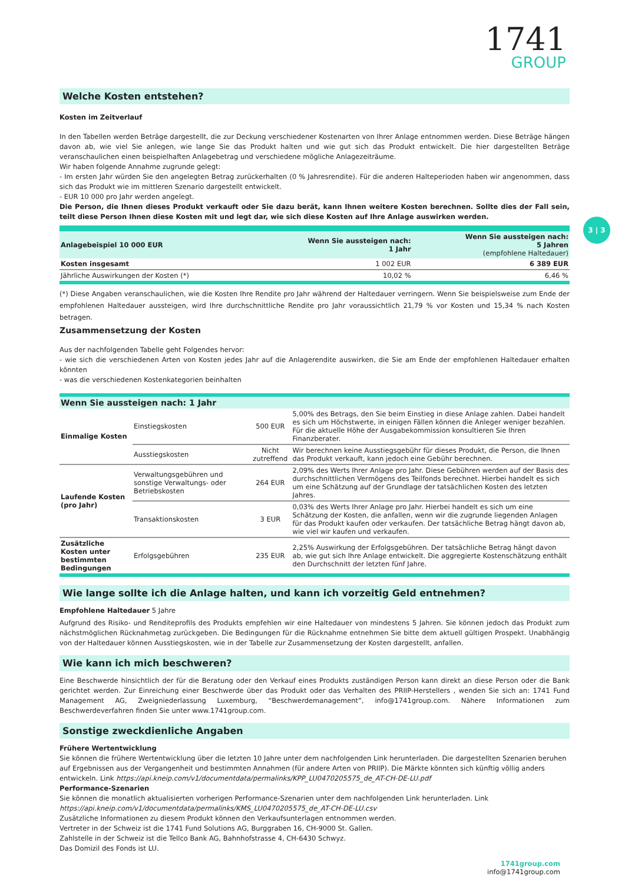1741
GROUP
3 | 3
Welche Kosten entstehen?
Kosten im Zeitverlauf
In den Tabellen werden Beträge dargestellt, die zur Deckung verschiedener Kostenarten von Ihrer Anlage entnommen werden. Diese Beträge hängen davon ab, wie viel Sie anlegen, wie lange Sie das Produkt halten und wie gut sich das Produkt entwickelt. Die hier dargestellten Beträge veranschaulichen einen beispielhaften Anlagebetrag und verschiedene mögliche Anlagezeiträume.
Wir haben folgende Annahme zugrunde gelegt:
- Im ersten Jahr würden Sie den angelegten Betrag zurückerhalten (0 % Jahresrendite). Für die anderen Halteperioden haben wir angenommen, dass sich das Produkt wie im mittleren Szenario dargestellt entwickelt.
- EUR 10 000 pro Jahr werden angelegt.
Die Person, die Ihnen dieses Produkt verkauft oder Sie dazu berät, kann Ihnen weitere Kosten berechnen. Sollte dies der Fall sein, teilt diese Person Ihnen diese Kosten mit und legt dar, wie sich diese Kosten auf Ihre Anlage auswirken werden.
| Anlagebeispiel 10 000 EUR | Wenn Sie aussteigen nach: 1 Jahr | Wenn Sie aussteigen nach: 5 Jahren (empfohlene Haltedauer) |
| --- | --- | --- |
| Kosten insgesamt | 1 002 EUR | 6 389 EUR |
| Jährliche Auswirkungen der Kosten (*) | 10,02 % | 6,46 % |
(*) Diese Angaben veranschaulichen, wie die Kosten Ihre Rendite pro Jahr während der Haltedauer verringern. Wenn Sie beispielsweise zum Ende der empfohlenen Haltedauer aussteigen, wird Ihre durchschnittliche Rendite pro Jahr voraussichtlich 21,79 % vor Kosten und 15,34 % nach Kosten betragen.
Zusammensetzung der Kosten
Aus der nachfolgenden Tabelle geht Folgendes hervor:
- wie sich die verschiedenen Arten von Kosten jedes Jahr auf die Anlagerendite auswirken, die Sie am Ende der empfohlenen Haltedauer erhalten könnten
- was die verschiedenen Kostenkategorien beinhalten
| Wenn Sie aussteigen nach: 1 Jahr | | | |
| --- | --- | --- | --- |
| Einmalige Kosten | Einstiegskosten | 500 EUR | 5,00% des Betrags, den Sie beim Einstieg in diese Anlage zahlen. Dabei handelt es sich um Höchstwerte, in einigen Fällen können die Anleger weniger bezahlen. Für die aktuelle Höhe der Ausgabekommission konsultieren Sie Ihren Finanzberater. |
| | Ausstiegskosten | Nicht zutreffend | Wir berechnen keine Ausstiegsgebühr für dieses Produkt, die Person, die Ihnen das Produkt verkauft, kann jedoch eine Gebühr berechnen. |
| Laufende Kosten (pro Jahr) | Verwaltungsgebühren und sonstige Verwaltungs- oder Betriebskosten | 264 EUR | 2,09% des Werts Ihrer Anlage pro Jahr. Diese Gebühren werden auf der Basis des durchschnittlichen Vermögens des Teilfonds berechnet. Hierbei handelt es sich um eine Schätzung auf der Grundlage der tatsächlichen Kosten des letzten Jahres. |
| | Transaktionskosten | 3 EUR | 0,03% des Werts Ihrer Anlage pro Jahr. Hierbei handelt es sich um eine Schätzung der Kosten, die anfallen, wenn wir die zugrunde liegenden Anlagen für das Produkt kaufen oder verkaufen. Der tatsächliche Betrag hängt davon ab, wie viel wir kaufen und verkaufen. |
| Zusätzliche Kosten unter bestimmten Bedingungen | Erfolgsgebühren | 235 EUR | 2,25% Auswirkung der Erfolgsgebühren. Der tatsächliche Betrag hängt davon ab, wie gut sich Ihre Anlage entwickelt. Die aggregierte Kostenschätzung enthält den Durchschnitt der letzten fünf Jahre. |
Wie lange sollte ich die Anlage halten, und kann ich vorzeitig Geld entnehmen?
Empfohlene Haltedauer 5 Jahre
Aufgrund des Risiko- und Renditeprofils des Produkts empfehlen wir eine Haltedauer von mindestens 5 Jahren. Sie können jedoch das Produkt zum nächstmöglichen Rücknahmetag zurückgeben. Die Bedingungen für die Rücknahme entnehmen Sie bitte dem aktuell gültigen Prospekt. Unabhängig von der Haltedauer können Ausstiegskosten, wie in der Tabelle zur Zusammensetzung der Kosten dargestellt, anfallen.
Wie kann ich mich beschweren?
Eine Beschwerde hinsichtlich der für die Beratung oder den Verkauf eines Produkts zuständigen Person kann direkt an diese Person oder die Bank gerichtet werden. Zur Einreichung einer Beschwerde über das Produkt oder das Verhalten des PRIIP-Herstellers , wenden Sie sich an: 1741 Fund Management AG, Zweigniederlassung Luxemburg, “Beschwerdemanagement”, info@1741group.com. Nähere Informationen zum Beschwerdeverfahren finden Sie unter www.1741group.com.
Sonstige zweckdienliche Angaben
Frühere Wertentwicklung
Sie können die frühere Wertentwicklung über die letzten 10 Jahre unter dem nachfolgenden Link herunterladen. Die dargestellten Szenarien beruhen auf Ergebnissen aus der Vergangenheit und bestimmten Annahmen (für andere Arten von PRIIP). Die Märkte könnten sich künftig völlig anders entwickeln. Link https://api.kneip.com/v1/documentdata/permalinks/KPP_LU0470205575_de_AT-CH-DE-LU.pdf
Performance-Szenarien
Sie können die monatlich aktualisierten vorherigen Performance-Szenarien unter dem nachfolgenden Link herunterladen. Link
https://api.kneip.com/v1/documentdata/permalinks/KMS_LU0470205575_de_AT-CH-DE-LU.csv
Zusätzliche Informationen zu diesem Produkt können den Verkaufsunterlagen entnommen werden.
Vertreter in der Schweiz ist die 1741 Fund Solutions AG, Burggraben 16, CH-9000 St. Gallen.
Zahlstelle in der Schweiz ist die Tellco Bank AG, Bahnhofstrasse 4, CH-6430 Schwyz.
Das Domizil des Fonds ist LU.
1741group.com
info@1741group.com